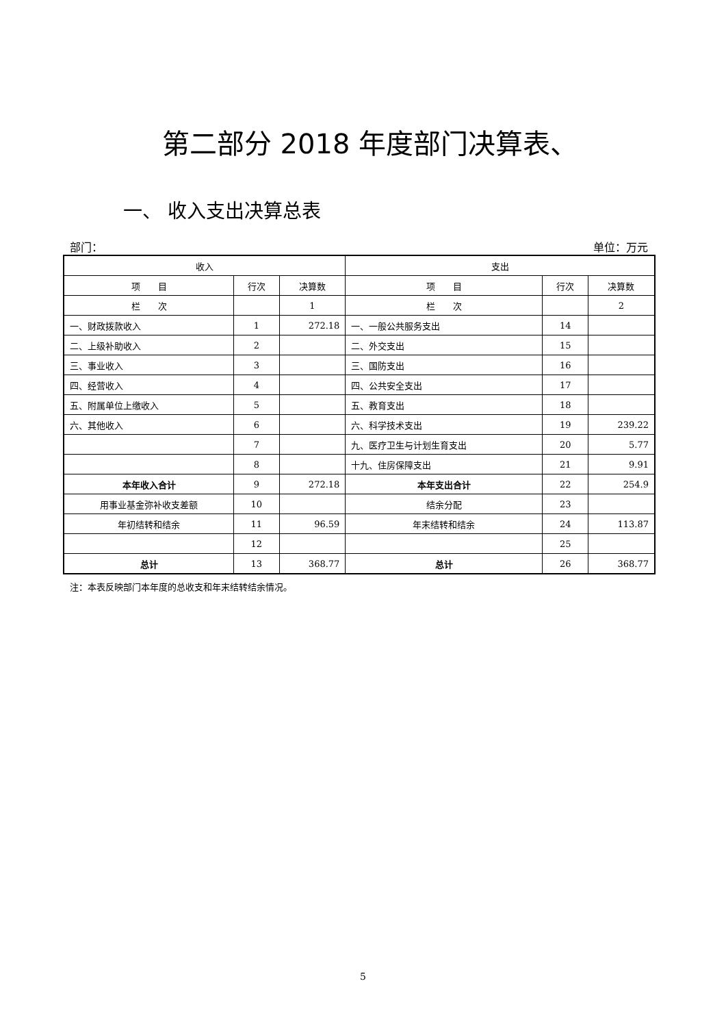第二部分 2018 年度部门决算表、
一、 收入支出决算总表
部门： 单位：万元
| 收入 | | | 支出 | | |
| --- | --- | --- | --- | --- | --- |
| 项 目 | 行次 | 决算数 | 项 目 | 行次 | 决算数 |
| 栏 次 | | 1 | 栏 次 | | 2 |
| 一、财政拨款收入 | 1 | 272.18 | 一、一般公共服务支出 | 14 | |
| 二、上级补助收入 | 2 | | 二、外交支出 | 15 | |
| 三、事业收入 | 3 | | 三、国防支出 | 16 | |
| 四、经营收入 | 4 | | 四、公共安全支出 | 17 | |
| 五、附属单位上缴收入 | 5 | | 五、教育支出 | 18 | |
| 六、其他收入 | 6 | | 六、科学技术支出 | 19 | 239.22 |
| | 7 | | 九、医疗卫生与计划生育支出 | 20 | 5.77 |
| | 8 | | 十九、住房保障支出 | 21 | 9.91 |
| 本年收入合计 | 9 | 272.18 | 本年支出合计 | 22 | 254.9 |
| 用事业基金弥补收支差额 | 10 | | 结余分配 | 23 | |
| 年初结转和结余 | 11 | 96.59 | 年末结转和结余 | 24 | 113.87 |
| | 12 | | | 25 | |
| 总计 | 13 | 368.77 | 总计 | 26 | 368.77 |
注：本表反映部门本年度的总收支和年末结转结余情况。
5